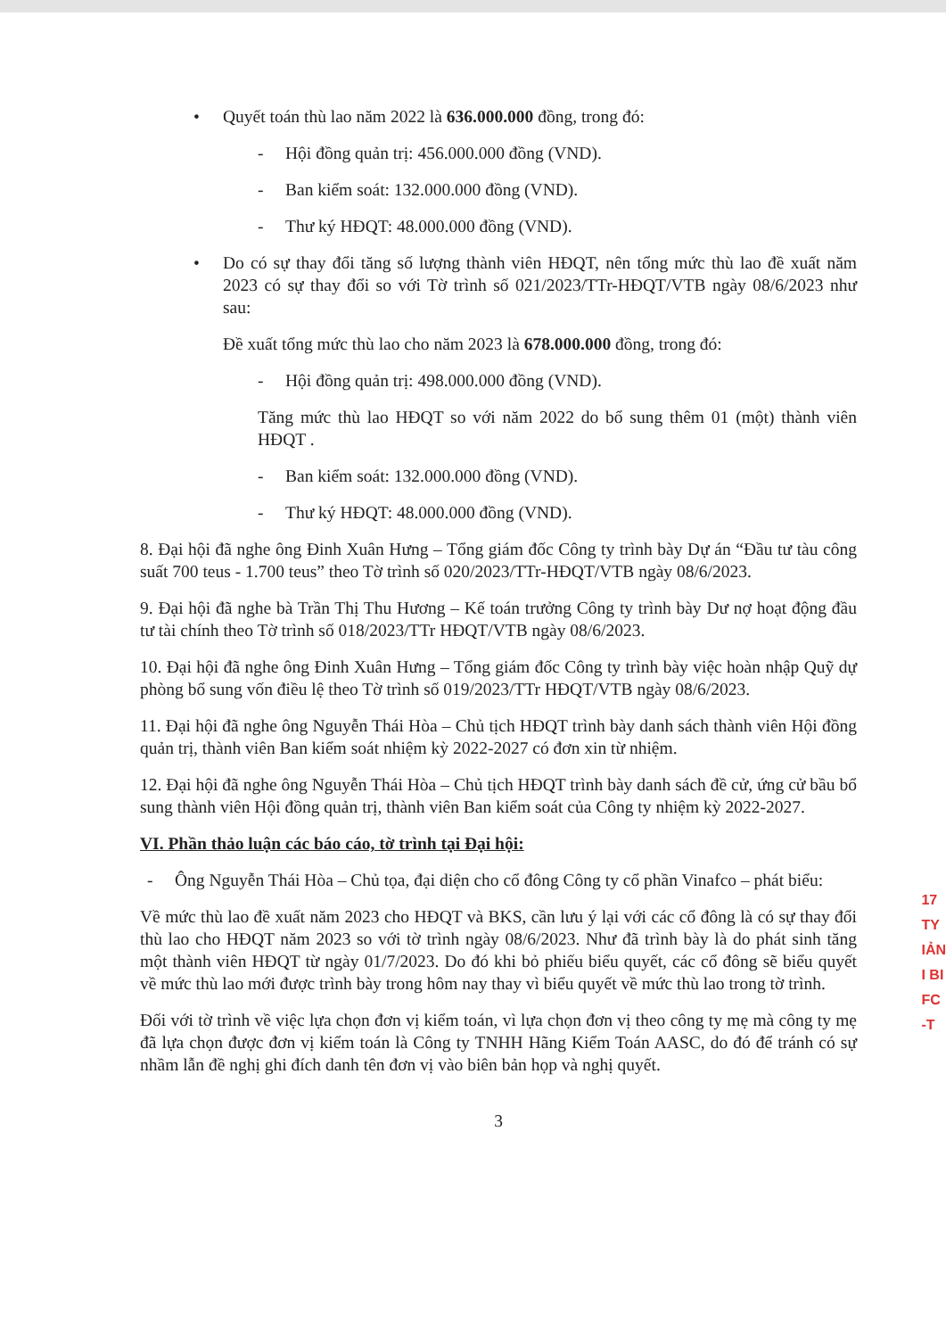• Quyết toán thù lao năm 2022 là 636.000.000 đồng, trong đó:
- Hội đồng quản trị: 456.000.000 đồng (VND).
- Ban kiểm soát: 132.000.000 đồng (VND).
- Thư ký HĐQT: 48.000.000 đồng (VND).
• Do có sự thay đổi tăng số lượng thành viên HĐQT, nên tổng mức thù lao đề xuất năm 2023 có sự thay đổi so với Tờ trình số 021/2023/TTr-HĐQT/VTB ngày 08/6/2023 như sau:
Đề xuất tổng mức thù lao cho năm 2023 là 678.000.000 đồng, trong đó:
- Hội đồng quản trị: 498.000.000 đồng (VND).
Tăng mức thù lao HĐQT so với năm 2022 do bổ sung thêm 01 (một) thành viên HĐQT .
- Ban kiểm soát: 132.000.000 đồng (VND).
- Thư ký HĐQT: 48.000.000 đồng (VND).
8. Đại hội đã nghe ông Đinh Xuân Hưng – Tổng giám đốc Công ty trình bày Dự án “Đầu tư tàu công suất 700 teus - 1.700 teus” theo Tờ trình số 020/2023/TTr-HĐQT/VTB ngày 08/6/2023.
9. Đại hội đã nghe bà Trần Thị Thu Hương – Kế toán trưởng Công ty trình bày Dư nợ hoạt động đầu tư tài chính theo Tờ trình số 018/2023/TTr HĐQT/VTB ngày 08/6/2023.
10. Đại hội đã nghe ông Đinh Xuân Hưng – Tổng giám đốc Công ty trình bày việc hoàn nhập Quỹ dự phòng bổ sung vốn điều lệ theo Tờ trình số 019/2023/TTr HĐQT/VTB ngày 08/6/2023.
11. Đại hội đã nghe ông Nguyễn Thái Hòa – Chủ tịch HĐQT trình bày danh sách thành viên Hội đồng quản trị, thành viên Ban kiểm soát nhiệm kỳ 2022-2027 có đơn xin từ nhiệm.
12. Đại hội đã nghe ông Nguyễn Thái Hòa – Chủ tịch HĐQT trình bày danh sách đề cử, ứng cử bầu bổ sung thành viên Hội đồng quản trị, thành viên Ban kiểm soát của Công ty nhiệm kỳ 2022-2027.
VI. Phần thảo luận các báo cáo, tờ trình tại Đại hội:
- Ông Nguyễn Thái Hòa – Chủ tọa, đại diện cho cổ đông Công ty cổ phần Vinafco – phát biểu:
Về mức thù lao đề xuất năm 2023 cho HĐQT và BKS, cần lưu ý lại với các cổ đông là có sự thay đổi thù lao cho HĐQT năm 2023 so với tờ trình ngày 08/6/2023. Như đã trình bày là do phát sinh tăng một thành viên HĐQT từ ngày 01/7/2023. Do đó khi bỏ phiếu biểu quyết, các cổ đông sẽ biểu quyết về mức thù lao mới được trình bày trong hôm nay thay vì biểu quyết về mức thù lao trong tờ trình.
Đối với tờ trình về việc lựa chọn đơn vị kiểm toán, vì lựa chọn đơn vị theo công ty mẹ mà công ty mẹ đã lựa chọn được đơn vị kiểm toán là Công ty TNHH Hãng Kiểm Toán AASC, do đó để tránh có sự nhầm lẫn đề nghị ghi đích danh tên đơn vị vào biên bản họp và nghị quyết.
3
17
TY
IẢN
I BI
FC
-T